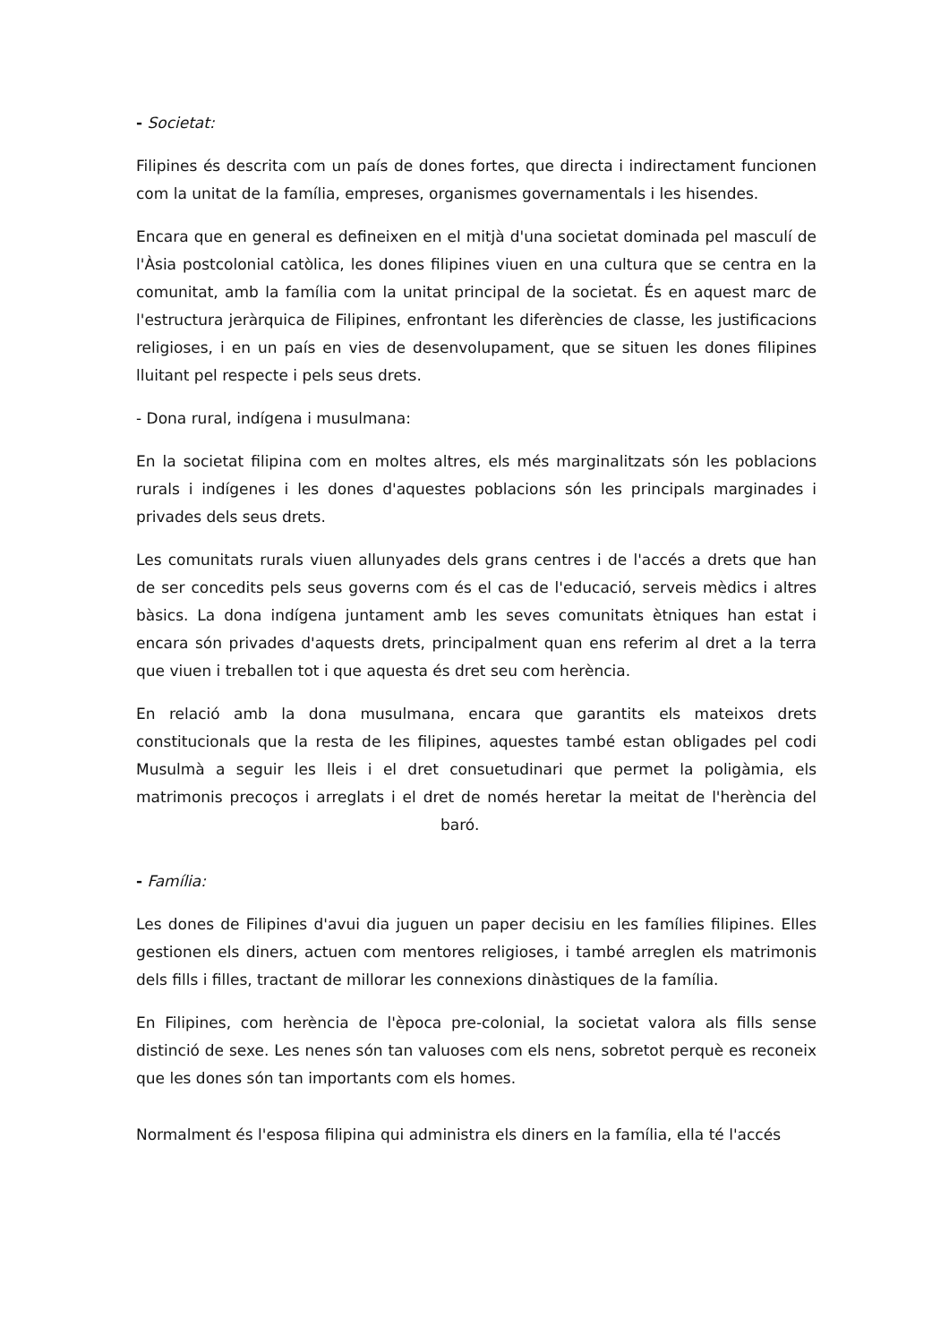- Societat:
Filipines és descrita com un país de dones fortes, que directa i indirectament funcionen com la unitat de la família, empreses, organismes governamentals i les hisendes.
Encara que en general es defineixen en el mitjà d'una societat dominada pel masculí de l'Àsia postcolonial catòlica, les dones filipines viuen en una cultura que se centra en la comunitat, amb la família com la unitat principal de la societat. És en aquest marc de l'estructura jeràrquica de Filipines, enfrontant les diferències de classe, les justificacions religioses, i en un país en vies de desenvolupament, que se situen les dones filipines lluitant pel respecte i pels seus drets.
- Dona rural, indígena i musulmana:
En la societat filipina com en moltes altres, els més marginalitzats són les poblacions rurals i indígenes i les dones d'aquestes poblacions són les principals marginades i privades dels seus drets.
Les comunitats rurals viuen allunyades dels grans centres i de l'accés a drets que han de ser concedits pels seus governs com és el cas de l'educació, serveis mèdics i altres bàsics. La dona indígena juntament amb les seves comunitats ètniques han estat i encara són privades d'aquests drets, principalment quan ens referim al dret a la terra que viuen i treballen tot i que aquesta és dret seu com herència.
En relació amb la dona musulmana, encara que garantits els mateixos drets constitucionals que la resta de les filipines, aquestes també estan obligades pel codi Musulmà a seguir les lleis i el dret consuetudinari que permet la poligàmia, els matrimonis precoços i arreglats i el dret de només heretar la meitat de l'herència del baró.
- Família:
Les dones de Filipines d'avui dia juguen un paper decisiu en les famílies filipines. Elles gestionen els diners, actuen com mentores religioses, i també arreglen els matrimonis dels fills i filles, tractant de millorar les connexions dinàstiques de la família.
En Filipines, com herència de l'època pre-colonial, la societat valora als fills sense distinció de sexe. Les nenes són tan valuoses com els nens, sobretot perquè es reconeix que les dones són tan importants com els homes.
Normalment és l'esposa filipina qui administra els diners en la família, ella té l'accés